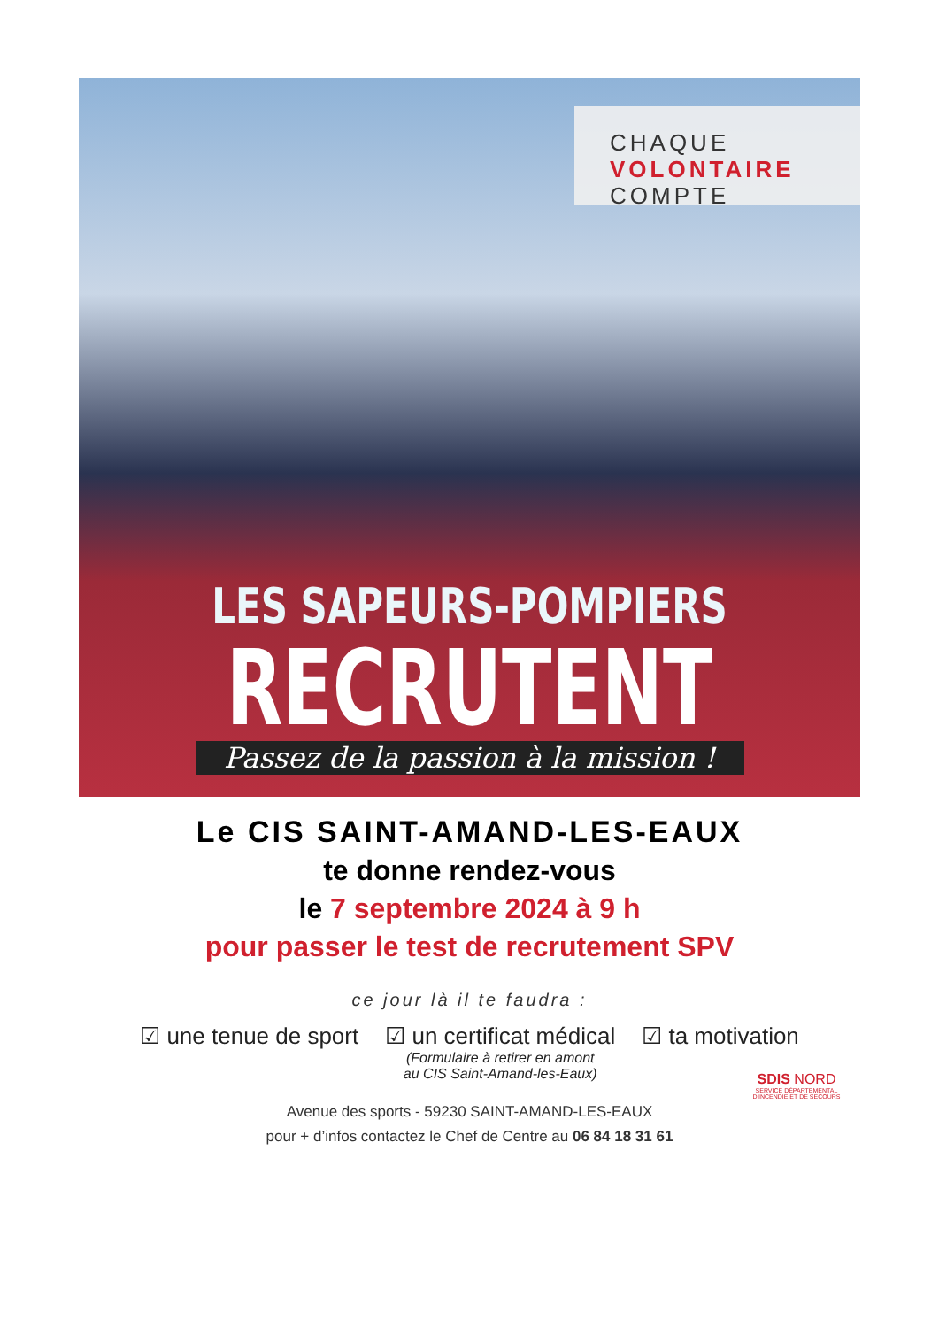CHAQUE
VOLONTAIRE
COMPTE
LES SAPEURS-POMPIERS
RECRUTENT
Passez de la passion à la mission !
Le CIS SAINT-AMAND-LES-EAUX
te donne rendez-vous
le 7 septembre 2024 à 9 h
pour passer le test de recrutement SPV
ce jour là il te faudra :
☑ une tenue de sport ☑ un certificat médical
(Formulaire à retirer en amont
au CIS Saint-Amand-les-Eaux)
☑ ta motivation
Avenue des sports - 59230 SAINT-AMAND-LES-EAUX
pour + d’infos contactez le Chef de Centre au 06 84 18 31 61
SDIS NORD
SERVICE DÉPARTEMENTAL D'INCENDIE ET DE SECOURS